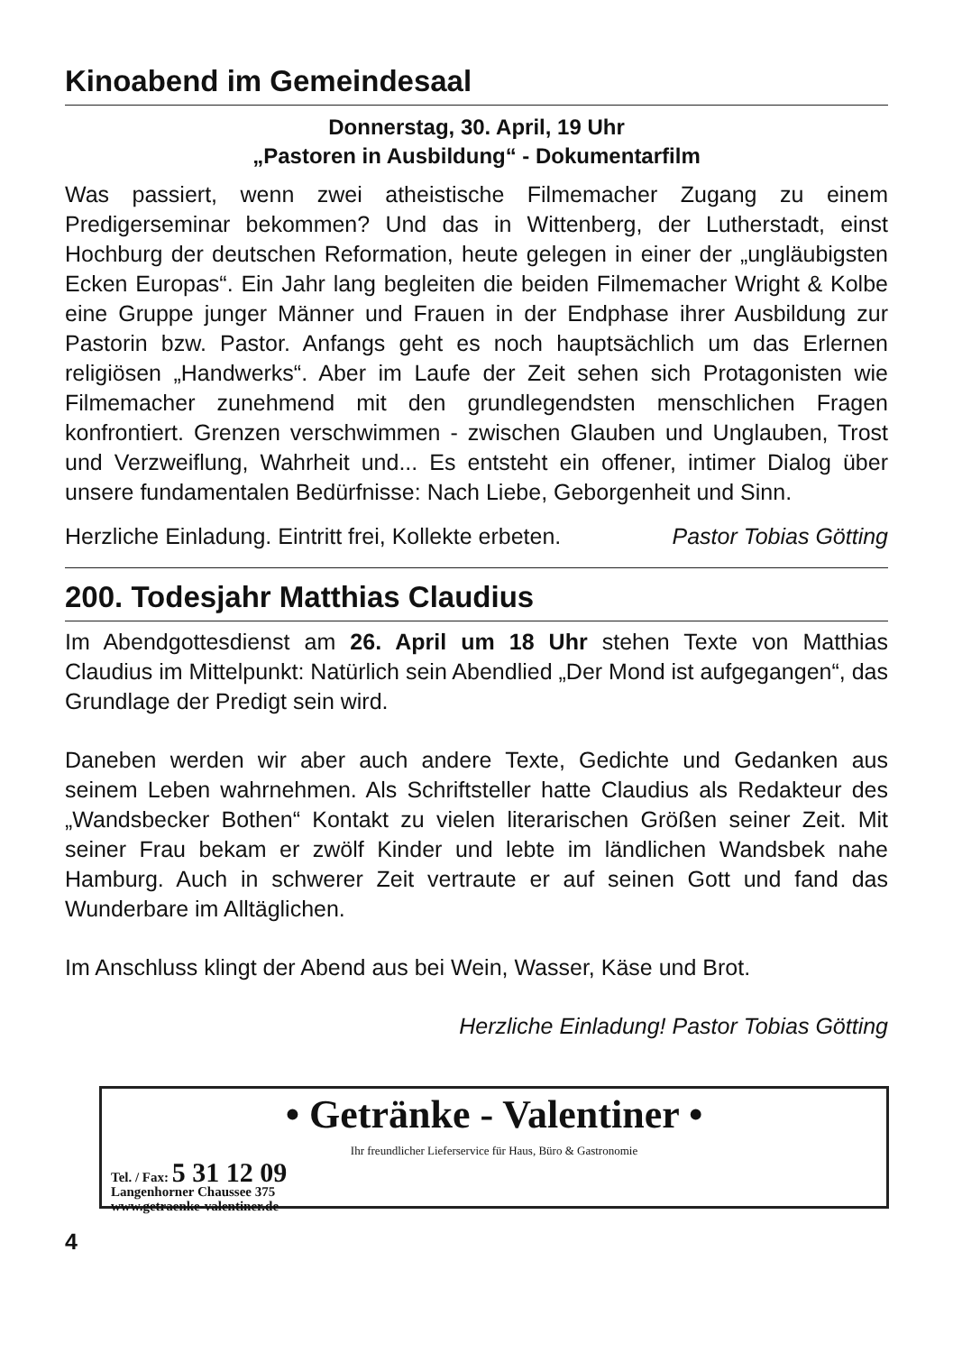Kinoabend im Gemeindesaal
Donnerstag, 30. April, 19 Uhr
„Pastoren in Ausbildung“ - Dokumentarfilm
Was passiert, wenn zwei atheistische Filmemacher Zugang zu einem Predigerseminar bekommen? Und das in Wittenberg, der Lutherstadt, einst Hochburg der deutschen Reformation, heute gelegen in einer der „ungläubigsten Ecken Europas“. Ein Jahr lang begleiten die beiden Filmemacher Wright & Kolbe eine Gruppe junger Männer und Frauen in der Endphase ihrer Ausbildung zur Pastorin bzw. Pastor. Anfangs geht es noch hauptsächlich um das Erlernen religiösen „Handwerks“. Aber im Laufe der Zeit sehen sich Protagonisten wie Filmemacher zunehmend mit den grundlegendsten menschlichen Fragen konfrontiert. Grenzen verschwimmen - zwischen Glauben und Unglauben, Trost und Verzweiflung, Wahrheit und... Es entsteht ein offener, intimer Dialog über unsere fundamentalen Bedürfnisse: Nach Liebe, Geborgenheit und Sinn.
Herzliche Einladung. Eintritt frei, Kollekte erbeten. Pastor Tobias Götting
200. Todesjahr Matthias Claudius
Im Abendgottesdienst am 26. April um 18 Uhr stehen Texte von Matthias Claudius im Mittelpunkt: Natürlich sein Abendlied „Der Mond ist aufgegangen“, das Grundlage der Predigt sein wird.
Daneben werden wir aber auch andere Texte, Gedichte und Gedanken aus seinem Leben wahrnehmen. Als Schriftsteller hatte Claudius als Redakteur des „Wandsbecker Bothen“ Kontakt zu vielen literarischen Größen seiner Zeit. Mit seiner Frau bekam er zwölf Kinder und lebte im ländlichen Wandsbek nahe Hamburg. Auch in schwerer Zeit vertraute er auf seinen Gott und fand das Wunderbare im Alltäglichen.
Im Anschluss klingt der Abend aus bei Wein, Wasser, Käse und Brot.
Herzliche Einladung! Pastor Tobias Götting
• Getränke - Valentiner •
Ihr freundlicher Lieferservice für Haus, Büro & Gastronomie
Tel. / Fax: 5 31 12 09
Langenhorner Chaussee 375
www.getraenke-valentiner.de
4